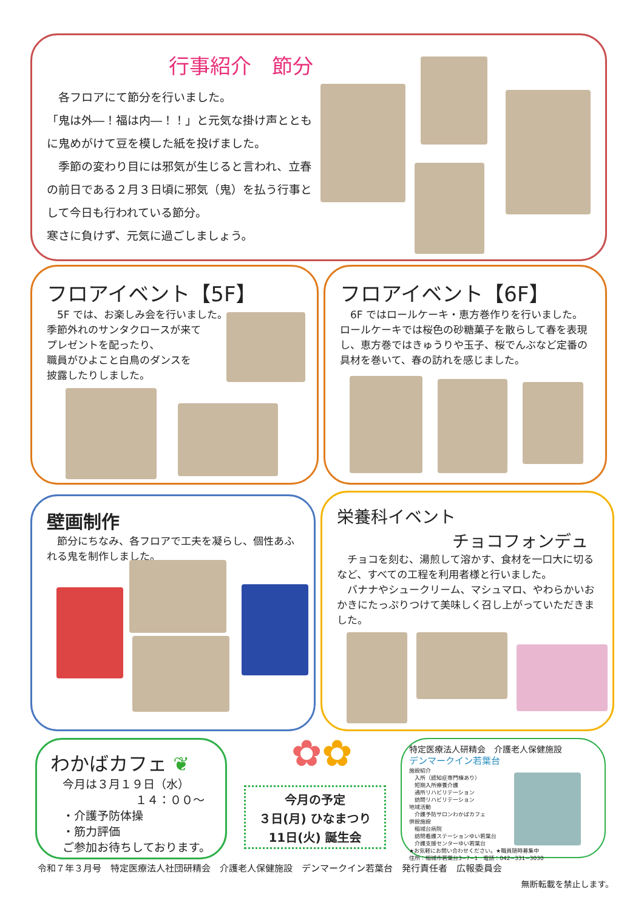行事紹介　節分
　各フロアにて節分を行いました。
「鬼は外―！福は内―！！」と元気な掛け声とともに鬼めがけて豆を模した紙を投げました。
　季節の変わり目には邪気が生じると言われ、立春の前日である２月３日頃に邪気（鬼）を払う行事として今日も行われている節分。
寒さに負けず、元気に過ごしましょう。
フロアイベント【5F】
　5F では、お楽しみ会を行いました。
季節外れのサンタクロースが来て
プレゼントを配ったり、
職員がひよこと白鳥のダンスを
披露したりしました。
フロアイベント【6F】
　6F ではロールケーキ・恵方巻作りを行いました。ロールケーキでは桜色の砂糖菓子を散らして春を表現し、恵方巻ではきゅうりや玉子、桜でんぶなど定番の具材を巻いて、春の訪れを感じました。
壁画制作
　節分にちなみ、各フロアで工夫を凝らし、個性あふれる鬼を制作しました。
栄養科イベント
チョコフォンデュ
　チョコを刻む、湯煎して溶かす、食材を一口大に切るなど、すべての工程を利用者様と行いました。
　バナナやシュークリーム、マシュマロ、やわらかいおかきにたっぷりつけて美味しく召し上がっていただきました。
わかばカフェ ❦
今月は３月１９日（水）
１４：００～
・介護予防体操
・筋力評価
ご参加お待ちしております。
✿✿
今月の予定
３日(月) ひなまつり
11日(火) 誕生会
特定医療法人研精会　介護老人保健施設
デンマークイン若葉台
施設紹介
　入所（認知症専門棟あり）
　短期入所療養介護
　通所リハビリテーション
　訪問リハビリテーション
地域活動
　介護予防サロンわかばカフェ
併設施設
　稲城台病院
　訪問看護ステーションゆい若葉台
　介護支援センターゆい若葉台
★お気軽にお問い合わせください。★職員随時募集中
住所：稲城市若葉台3−7−1　電話：042−331−3030
令和７年３月号　特定医療法人社団研精会　介護老人保健施設　デンマークイン若葉台　発行責任者　広報委員会
無断転載を禁止します。